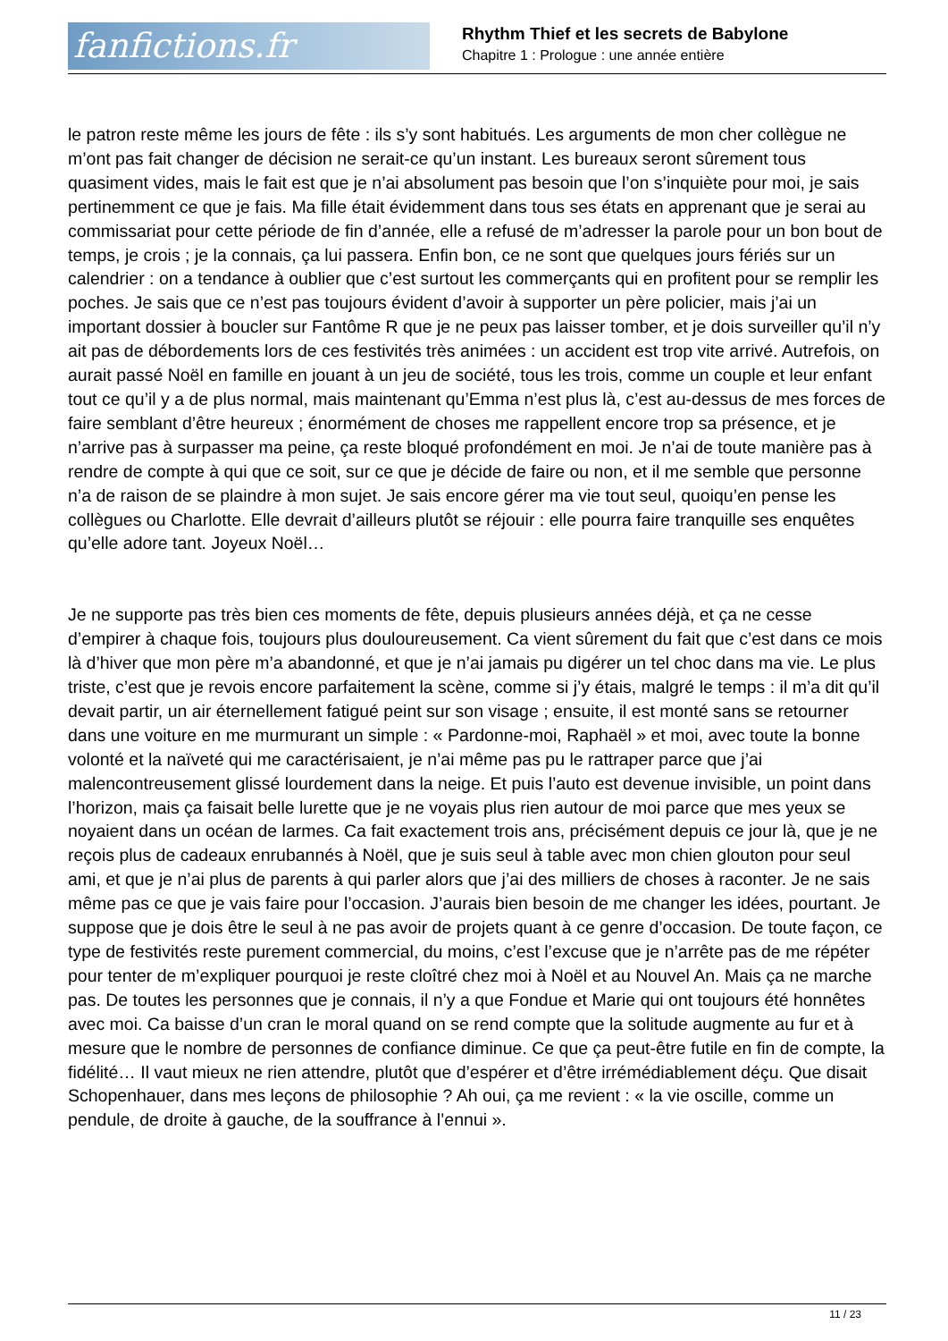fanfictions.fr
Rhythm Thief et les secrets de Babylone
Chapitre 1 : Prologue : une année entière
le patron reste même les jours de fête : ils s’y sont habitués. Les arguments de mon cher collègue ne m’ont pas fait changer de décision ne serait-ce qu’un instant. Les bureaux seront sûrement tous quasiment vides, mais le fait est que je n’ai absolument pas besoin que l’on s’inquiète pour moi, je sais pertinemment ce que je fais. Ma fille était évidemment dans tous ses états en apprenant que je serai au commissariat pour cette période de fin d’année, elle a refusé de m’adresser la parole pour un bon bout de temps, je crois ; je la connais, ça lui passera. Enfin bon, ce ne sont que quelques jours fériés sur un calendrier : on a tendance à oublier que c’est surtout les commerçants qui en profitent pour se remplir les poches. Je sais que ce n’est pas toujours évident d’avoir à supporter un père policier, mais j’ai un important dossier à boucler sur Fantôme R que je ne peux pas laisser tomber, et je dois surveiller qu’il n’y ait pas de débordements lors de ces festivités très animées : un accident est trop vite arrivé. Autrefois, on aurait passé Noël en famille en jouant à un jeu de société, tous les trois, comme un couple et leur enfant tout ce qu’il y a de plus normal, mais maintenant qu’Emma n’est plus là, c’est au-dessus de mes forces de faire semblant d’être heureux ; énormément de choses me rappellent encore trop sa présence, et je n’arrive pas à surpasser ma peine, ça reste bloqué profondément en moi. Je n’ai de toute manière pas à rendre de compte à qui que ce soit, sur ce que je décide de faire ou non, et il me semble que personne n’a de raison de se plaindre à mon sujet. Je sais encore gérer ma vie tout seul, quoiqu’en pense les collègues ou Charlotte. Elle devrait d’ailleurs plutôt se réjouir : elle pourra faire tranquille ses enquêtes qu’elle adore tant. Joyeux Noël…
Je ne supporte pas très bien ces moments de fête, depuis plusieurs années déjà, et ça ne cesse d’empirer à chaque fois, toujours plus douloureusement. Ca vient sûrement du fait que c’est dans ce mois là d’hiver que mon père m’a abandonné, et que je n’ai jamais pu digérer un tel choc dans ma vie. Le plus triste, c’est que je revois encore parfaitement la scène, comme si j’y étais, malgré le temps : il m’a dit qu’il devait partir, un air éternellement fatigué peint sur son visage ; ensuite, il est monté sans se retourner dans une voiture en me murmurant un simple : « Pardonne-moi, Raphaël » et moi, avec toute la bonne volonté et la naïveté qui me caractérisaient, je n’ai même pas pu le rattraper parce que j’ai malencontreusement glissé lourdement dans la neige. Et puis l’auto est devenue invisible, un point dans l’horizon, mais ça faisait belle lurette que je ne voyais plus rien autour de moi parce que mes yeux se noyaient dans un océan de larmes. Ca fait exactement trois ans, précisément depuis ce jour là, que je ne reçois plus de cadeaux enrubannés à Noël, que je suis seul à table avec mon chien glouton pour seul ami, et que je n’ai plus de parents à qui parler alors que j’ai des milliers de choses à raconter. Je ne sais même pas ce que je vais faire pour l’occasion. J’aurais bien besoin de me changer les idées, pourtant. Je suppose que je dois être le seul à ne pas avoir de projets quant à ce genre d’occasion. De toute façon, ce type de festivités reste purement commercial, du moins, c’est l’excuse que je n’arrête pas de me répéter pour tenter de m’expliquer pourquoi je reste cloîtré chez moi à Noël et au Nouvel An. Mais ça ne marche pas. De toutes les personnes que je connais, il n’y a que Fondue et Marie qui ont toujours été honnêtes avec moi. Ca baisse d’un cran le moral quand on se rend compte que la solitude augmente au fur et à mesure que le nombre de personnes de confiance diminue. Ce que ça peut-être futile en fin de compte, la fidélité… Il vaut mieux ne rien attendre, plutôt que d’espérer et d’être irrémédiablement déçu. Que disait Schopenhauer, dans mes leçons de philosophie ? Ah oui, ça me revient : « la vie oscille, comme un pendule, de droite à gauche, de la souffrance à l’ennui ».
11 / 23